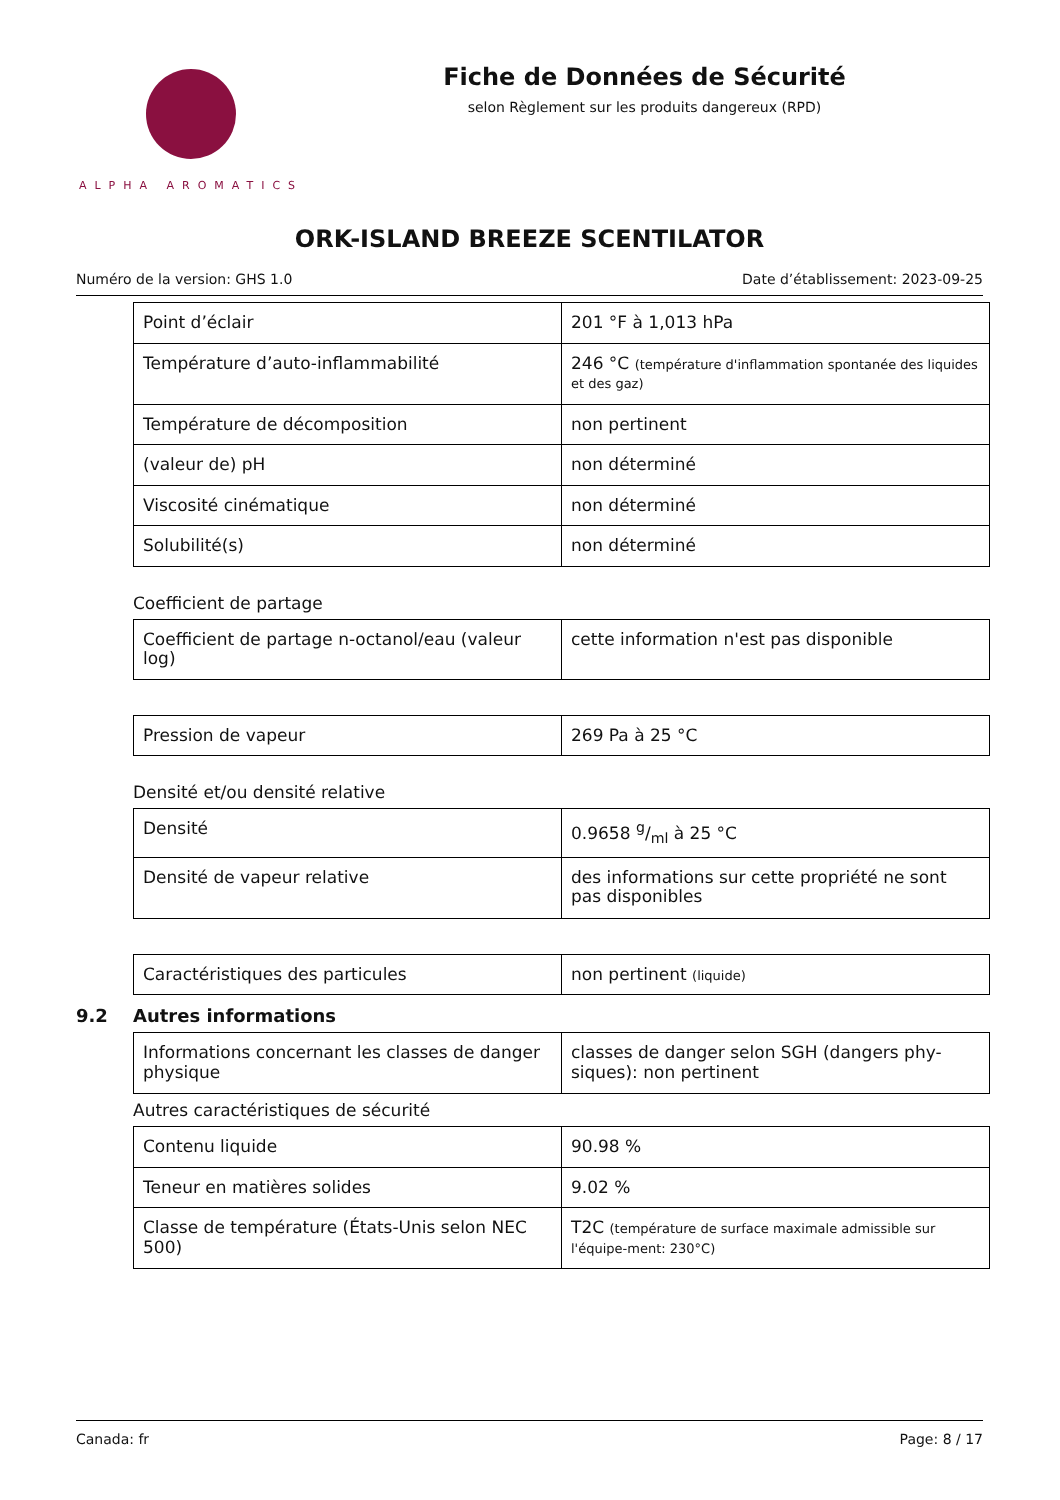ALPHA AROMATICS
Fiche de Données de Sécurité
selon Règlement sur les produits dangereux (RPD)
ORK-ISLAND BREEZE SCENTILATOR
Numéro de la version: GHS 1.0 Date d’établissement: 2023-09-25
| Point d’éclair | 201 °F à 1,013 hPa |
| Température d’auto-inflammabilité | 246 °C (température d'inflammation spontanée des liquides et des gaz) |
| Température de décomposition | non pertinent |
| (valeur de) pH | non déterminé |
| Viscosité cinématique | non déterminé |
| Solubilité(s) | non déterminé |
Coefficient de partage
| Coefficient de partage n-octanol/eau (valeur log) | cette information n'est pas disponible |
| Pression de vapeur | 269 Pa à 25 °C |
Densité et/ou densité relative
| Densité | 0.9658 g/ml à 25 °C |
| Densité de vapeur relative | des informations sur cette propriété ne sont pas disponibles |
| Caractéristiques des particules | non pertinent (liquide) |
9.2 Autres informations
| Informations concernant les classes de danger physique | classes de danger selon SGH (dangers phy-siques): non pertinent |
Autres caractéristiques de sécurité
| Contenu liquide | 90.98 % |
| Teneur en matières solides | 9.02 % |
| Classe de température (États-Unis selon NEC 500) | T2C (température de surface maximale admissible sur l'équipe-ment: 230°C) |
Canada: fr Page: 8 / 17